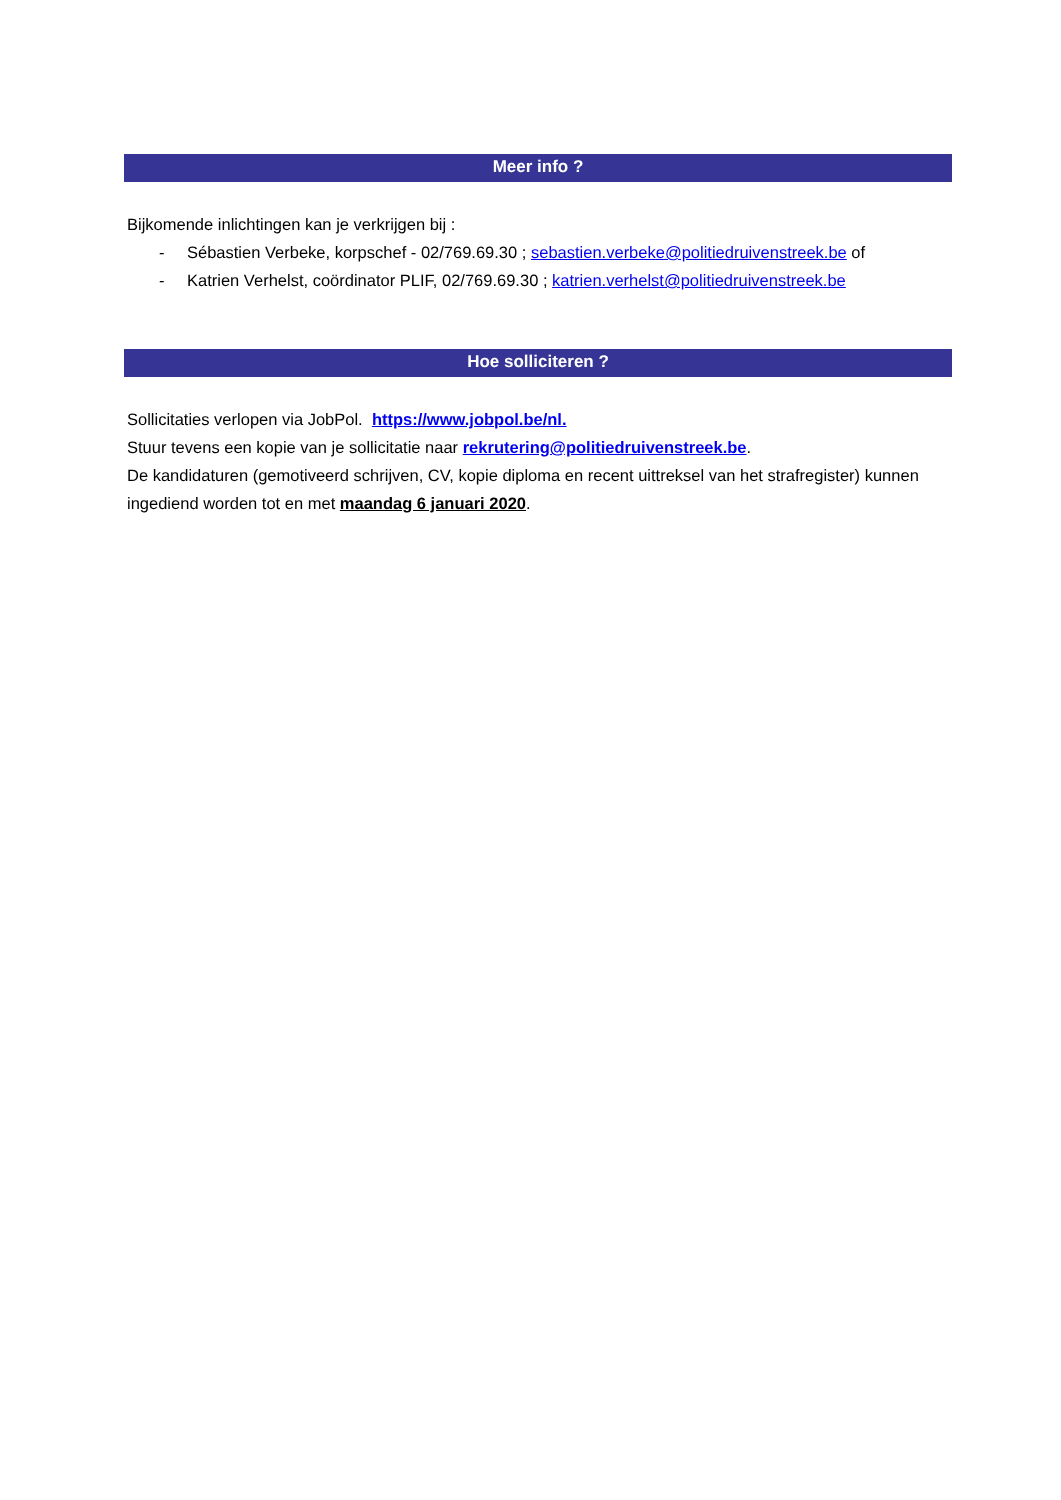Meer info ?
Bijkomende inlichtingen kan je verkrijgen bij :
- Sébastien Verbeke, korpschef - 02/769.69.30 ; sebastien.verbeke@politiedruivenstreek.be of
- Katrien Verhelst, coördinator PLIF, 02/769.69.30 ; katrien.verhelst@politiedruivenstreek.be
Hoe solliciteren ?
Sollicitaties verlopen via JobPol. https://www.jobpol.be/nl.
Stuur tevens een kopie van je sollicitatie naar rekrutering@politiedruivenstreek.be.
De kandidaturen (gemotiveerd schrijven, CV, kopie diploma en recent uittreksel van het strafregister) kunnen ingediend worden tot en met maandag 6 januari 2020.